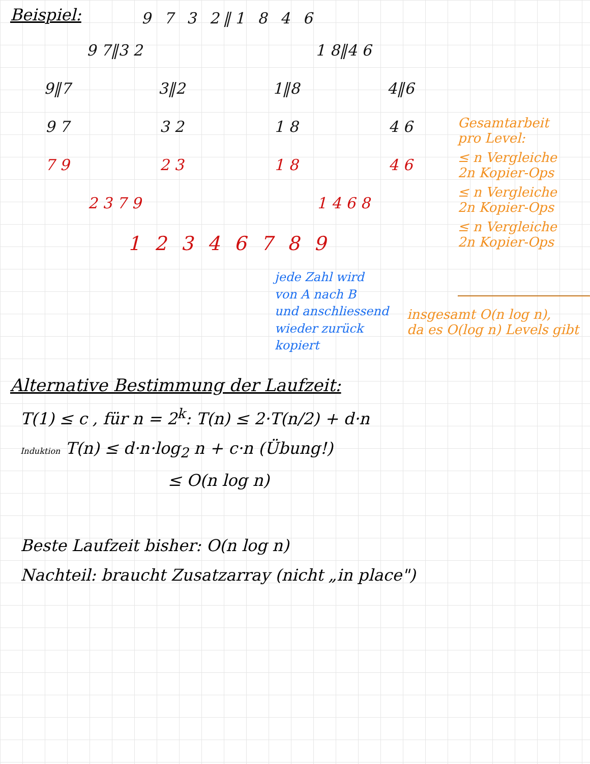Beispiel:
9 7 3 2‖1 8 4 6
9 7‖3 2 1 8‖4 6
9‖7 3‖2 1‖8 4‖6
9 7 3 2 1 8 4 6
7 9 2 3 1 8 4 6
2 3 7 9 1 4 6 8
1 2 3 4 6 7 8 9
jede Zahl wird
von A nach B
und anschliessend
wieder zurück
kopiert
Gesamtarbeit
pro Level:
≤ n Vergleiche
2n Kopier-Ops
≤ n Vergleiche
2n Kopier-Ops
≤ n Vergleiche
2n Kopier-Ops
insgesamt O(n log n),
da es O(log n) Levels gibt
Alternative Bestimmung der Laufzeit:
T(1) ≤ c , für n = 2<sup>k</sup>: T(n) ≤ 2·T(n/2) + d·n
Induktion T(n) ≤ d·n·log<sub>2</sub> n + c·n (Übung!)
≤ O(n log n)
Beste Laufzeit bisher: O(n log n)
Nachteil: braucht Zusatzarray (nicht „in place")